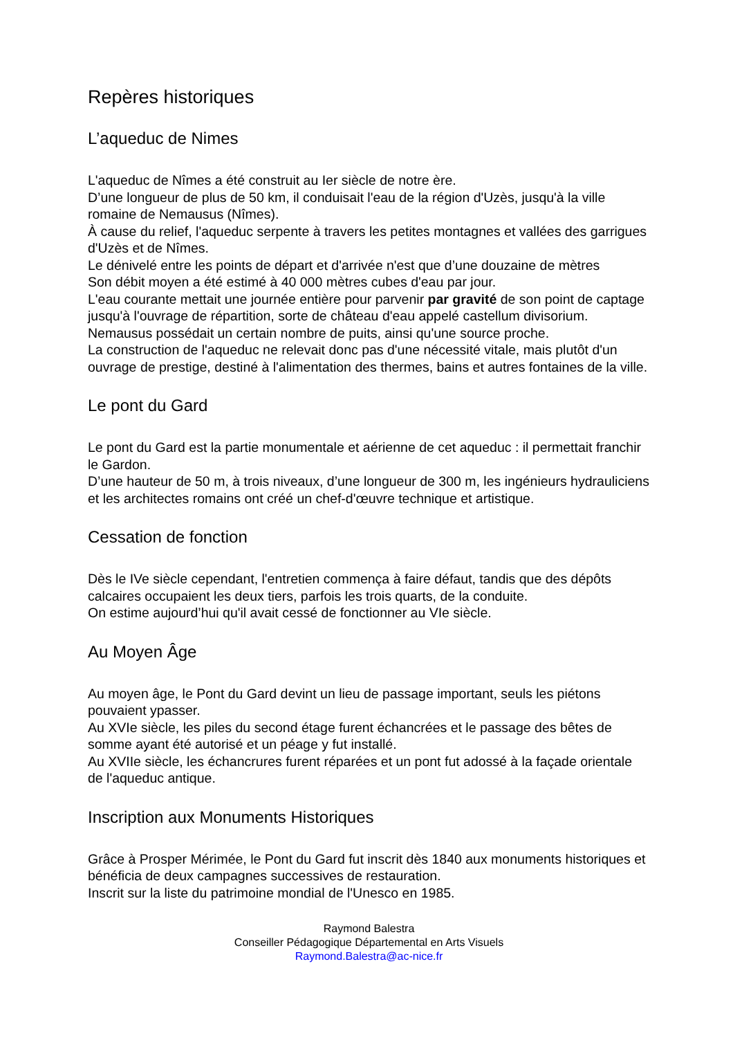Repères historiques
L’aqueduc de Nimes
L'aqueduc de Nîmes a été construit au Ier siècle de notre ère.
D’une longueur de plus de 50 km, il conduisait l'eau de la région d'Uzès, jusqu'à la ville romaine de Nemausus (Nîmes).
À cause du relief, l'aqueduc serpente à travers les petites montagnes et vallées des garrigues d'Uzès et de Nîmes.
Le dénivelé entre les points de départ et d'arrivée n'est que d’une douzaine de mètres
Son débit moyen a été estimé à 40 000 mètres cubes d'eau par jour.
L'eau courante mettait une journée entière pour parvenir par gravité de son point de captage jusqu'à l'ouvrage de répartition, sorte de château d'eau appelé castellum divisorium.
Nemausus possédait un certain nombre de puits, ainsi qu'une source proche.
La construction de l'aqueduc ne relevait donc pas d'une nécessité vitale, mais plutôt d'un ouvrage de prestige, destiné à l'alimentation des thermes, bains et autres fontaines de la ville.
Le pont du Gard
Le pont du Gard est la partie monumentale et aérienne de cet aqueduc : il permettait franchir le Gardon.
D’une hauteur de 50 m, à trois niveaux, d’une longueur de 300 m, les ingénieurs hydrauliciens et les architectes romains ont créé un chef-d'œuvre technique et artistique.
Cessation de fonction
Dès le IVe siècle cependant, l'entretien commença à faire défaut, tandis que des dépôts calcaires occupaient les deux tiers, parfois les trois quarts, de la conduite.
On estime aujourd’hui qu'il avait cessé de fonctionner au VIe siècle.
Au Moyen Âge
Au moyen âge, le Pont du Gard devint un lieu de passage important, seuls les piétons pouvaient ypasser.
Au XVIe siècle, les piles du second étage furent échancrées et le passage des bêtes de somme ayant été autorisé et un péage y fut installé.
Au XVIIe siècle, les échancrures furent réparées et un pont fut adossé à la façade orientale de l'aqueduc antique.
Inscription aux Monuments Historiques
Grâce à Prosper Mérimée, le Pont du Gard fut inscrit dès 1840 aux monuments historiques et bénéficia de deux campagnes successives de restauration.
Inscrit sur la liste du patrimoine mondial de l'Unesco en 1985.
Raymond Balestra
Conseiller Pédagogique Départemental en Arts Visuels
Raymond.Balestra@ac-nice.fr